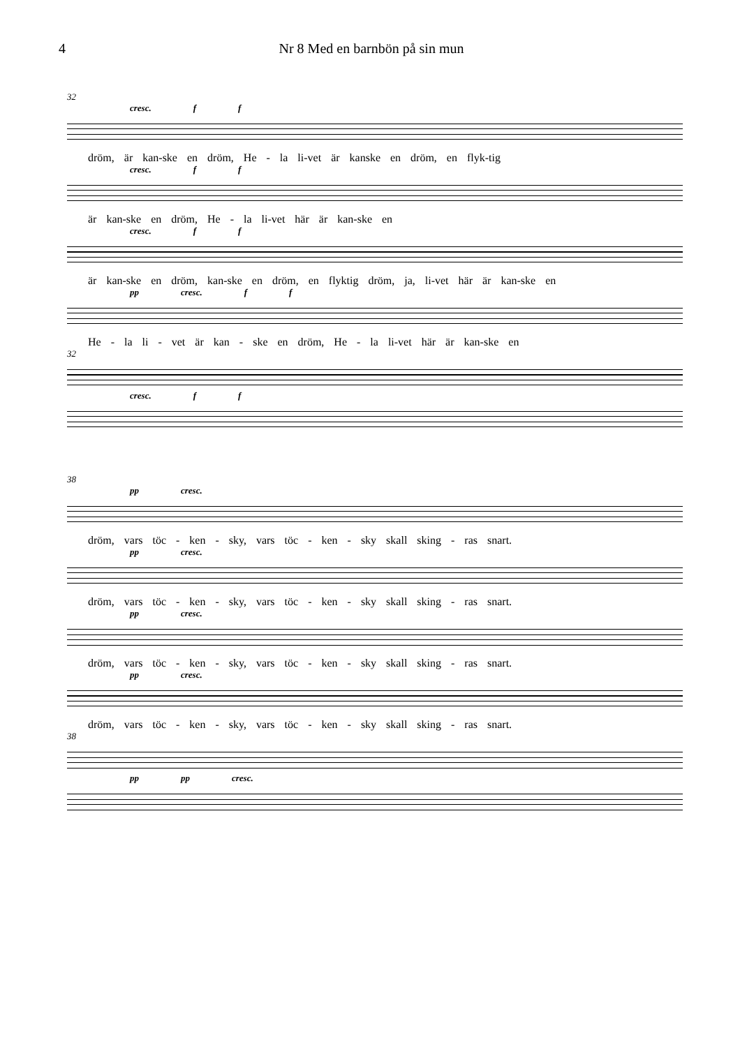4 Nr 8 Med en barnbön på sin mun
32
cresc. f f
dröm, är kan-ske en dröm, He - la li-vet är kanske en dröm, en flyk-tig
cresc. f f
är kan-ske en dröm, He - la li-vet här är kan-ske en
cresc. f f
är kan-ske en dröm, kan-ske en dröm, en flyktig dröm, ja, li-vet här är kan-ske en
pp cresc. f f
He - la li - vet är kan - ske en dröm, He - la li-vet här är kan-ske en
32
cresc. f f
38
pp cresc.
dröm, vars töc - ken - sky, vars töc - ken - sky skall sking - ras snart.
pp cresc.
dröm, vars töc - ken - sky, vars töc - ken - sky skall sking - ras snart.
pp cresc.
dröm, vars töc - ken - sky, vars töc - ken - sky skall sking - ras snart.
pp cresc.
dröm, vars töc - ken - sky, vars töc - ken - sky skall sking - ras snart.
38
pp pp cresc.